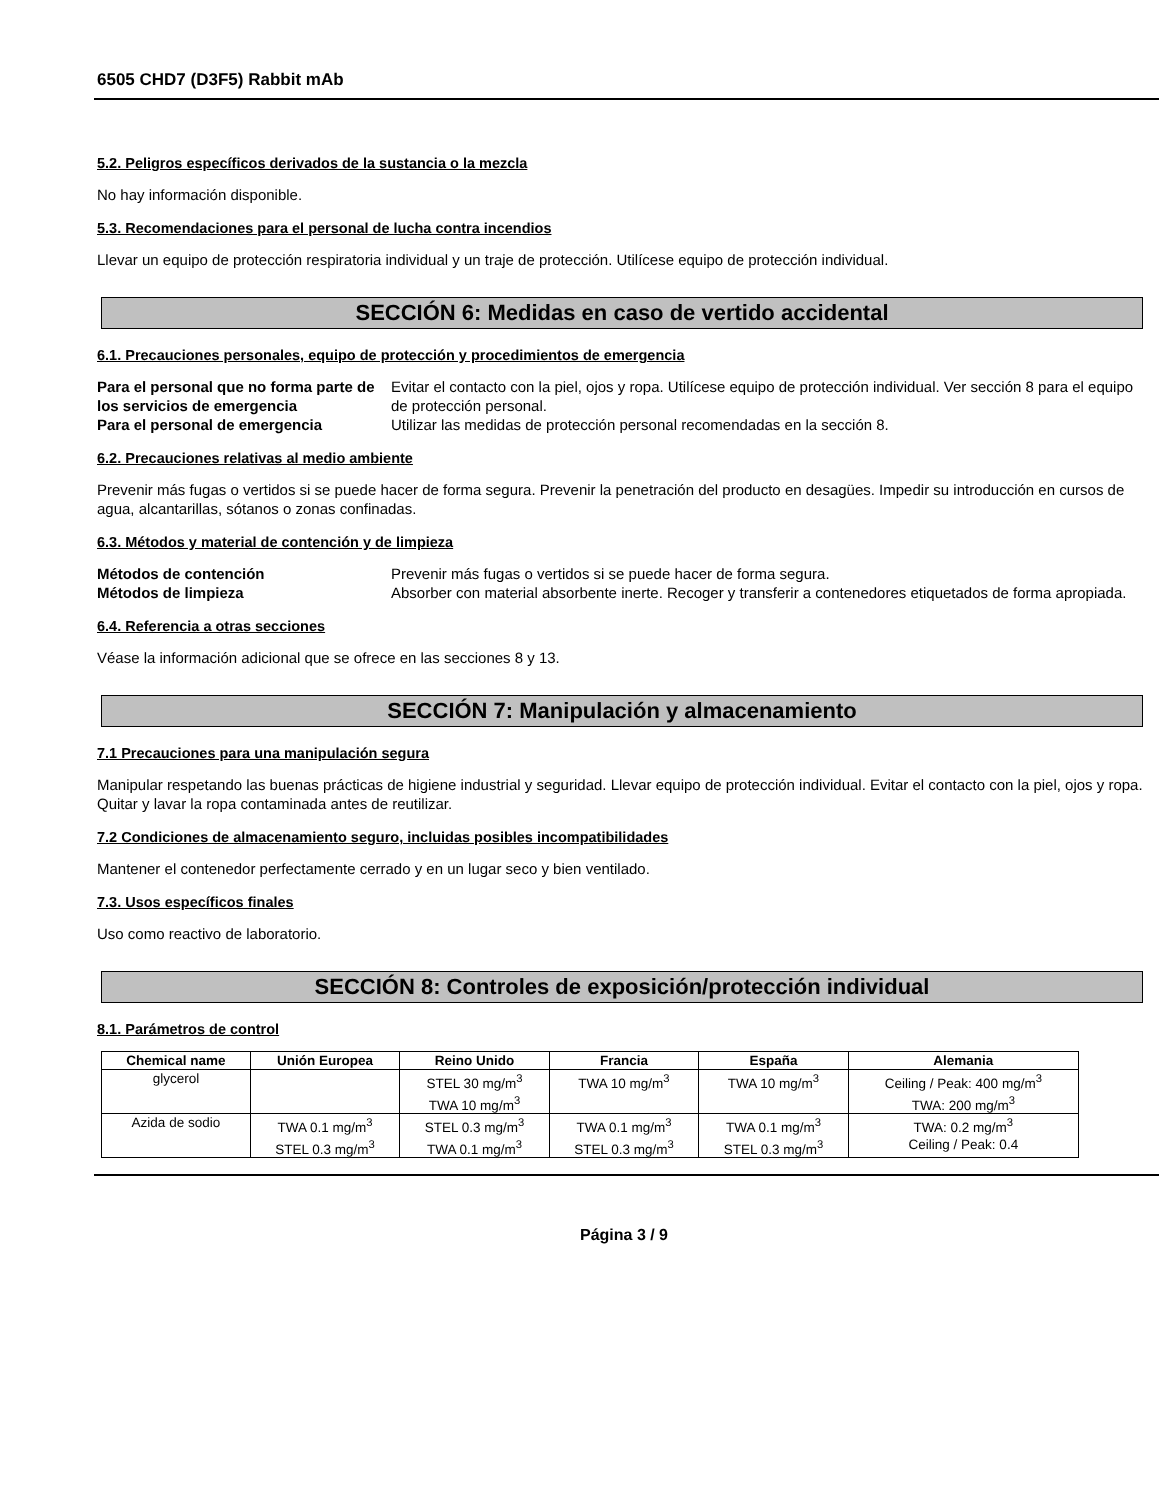6505 CHD7 (D3F5) Rabbit mAb
5.2. Peligros específicos derivados de la sustancia o la mezcla
No hay información disponible.
5.3. Recomendaciones para el personal de lucha contra incendios
Llevar un equipo de protección respiratoria individual y un traje de protección. Utilícese equipo de protección individual.
SECCIÓN 6: Medidas en caso de vertido accidental
6.1. Precauciones personales, equipo de protección y procedimientos de emergencia
Para el personal que no forma parte de los servicios de emergencia Evitar el contacto con la piel, ojos y ropa. Utilícese equipo de protección individual. Ver sección 8 para el equipo de protección personal. Para el personal de emergencia Utilizar las medidas de protección personal recomendadas en la sección 8.
6.2. Precauciones relativas al medio ambiente
Prevenir más fugas o vertidos si se puede hacer de forma segura. Prevenir la penetración del producto en desagües. Impedir su introducción en cursos de agua, alcantarillas, sótanos o zonas confinadas.
6.3. Métodos y material de contención y de limpieza
Métodos de contención Prevenir más fugas o vertidos si se puede hacer de forma segura. Métodos de limpieza Absorber con material absorbente inerte. Recoger y transferir a contenedores etiquetados de forma apropiada.
6.4. Referencia a otras secciones
Véase la información adicional que se ofrece en las secciones 8 y 13.
SECCIÓN 7: Manipulación y almacenamiento
7.1 Precauciones para una manipulación segura
Manipular respetando las buenas prácticas de higiene industrial y seguridad. Llevar equipo de protección individual. Evitar el contacto con la piel, ojos y ropa. Quitar y lavar la ropa contaminada antes de reutilizar.
7.2 Condiciones de almacenamiento seguro, incluidas posibles incompatibilidades
Mantener el contenedor perfectamente cerrado y en un lugar seco y bien ventilado.
7.3. Usos específicos finales
Uso como reactivo de laboratorio.
SECCIÓN 8: Controles de exposición/protección individual
8.1. Parámetros de control
| Chemical name | Unión Europea | Reino Unido | Francia | España | Alemania |
| --- | --- | --- | --- | --- | --- |
| glycerol | | STEL 30 mg/m<sup>3</sup> TWA 10 mg/m<sup>3</sup> | TWA 10 mg/m<sup>3</sup> | TWA 10 mg/m<sup>3</sup> | Ceiling / Peak: 400 mg/m<sup>3</sup> TWA: 200 mg/m<sup>3</sup> |
| Azida de sodio | TWA 0.1 mg/m<sup>3</sup> STEL 0.3 mg/m<sup>3</sup> | STEL 0.3 mg/m<sup>3</sup> TWA 0.1 mg/m<sup>3</sup> | TWA 0.1 mg/m<sup>3</sup> STEL 0.3 mg/m<sup>3</sup> | TWA 0.1 mg/m<sup>3</sup> STEL 0.3 mg/m<sup>3</sup> | TWA: 0.2 mg/m<sup>3</sup> Ceiling / Peak: 0.4 |
Página 3 / 9